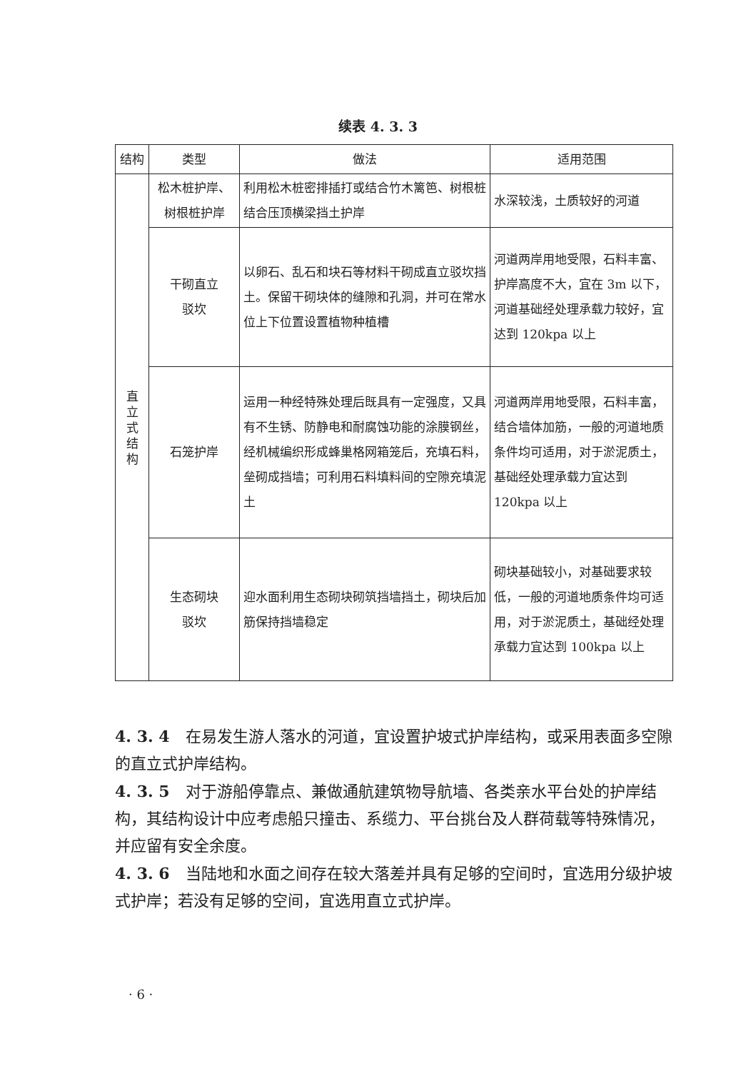续表 4. 3. 3
| 结构 | 类型 | 做法 | 适用范围 |
| --- | --- | --- | --- |
| 直 立 式 结 构 | 松木桩护岸、树根桩护岸 | 利用松木桩密排插打或结合竹木篱笆、树根桩结合压顶横梁挡土护岸 | 水深较浅，土质较好的河道 |
| | 干砌直立 驳坎 | 以卵石、乱石和块石等材料干砌成直立驳坎挡土。保留干砌块体的缝隙和孔洞，并可在常水位上下位置设置植物种植槽 | 河道两岸用地受限，石料丰富、护岸高度不大，宜在 3m 以下，河道基础经处理承载力较好，宜达到 120kpa 以上 |
| | 石笼护岸 | 运用一种经特殊处理后既具有一定强度，又具有不生锈、防静电和耐腐蚀功能的涂膜钢丝，经机械编织形成蜂巢格网箱笼后，充填石料，垒砌成挡墙；可利用石料填料间的空隙充填泥土 | 河道两岸用地受限，石料丰富，结合墙体加筋，一般的河道地质条件均可适用，对于淤泥质土，基础经处理承载力宜达到 120kpa 以上 |
| | 生态砌块 驳坎 | 迎水面利用生态砌块砌筑挡墙挡土，砌块后加筋保持挡墙稳定 | 砌块基础较小，对基础要求较低，一般的河道地质条件均可适用，对于淤泥质土，基础经处理承载力宜达到 100kpa 以上 |
4. 3. 4　在易发生游人落水的河道，宜设置护坡式护岸结构，或采用表面多空隙的直立式护岸结构。
4. 3. 5　对于游船停靠点、兼做通航建筑物导航墙、各类亲水平台处的护岸结构，其结构设计中应考虑船只撞击、系缆力、平台挑台及人群荷载等特殊情况，并应留有安全余度。
4. 3. 6　当陆地和水面之间存在较大落差并具有足够的空间时，宜选用分级护坡式护岸；若没有足够的空间，宜选用直立式护岸。
· 6 ·